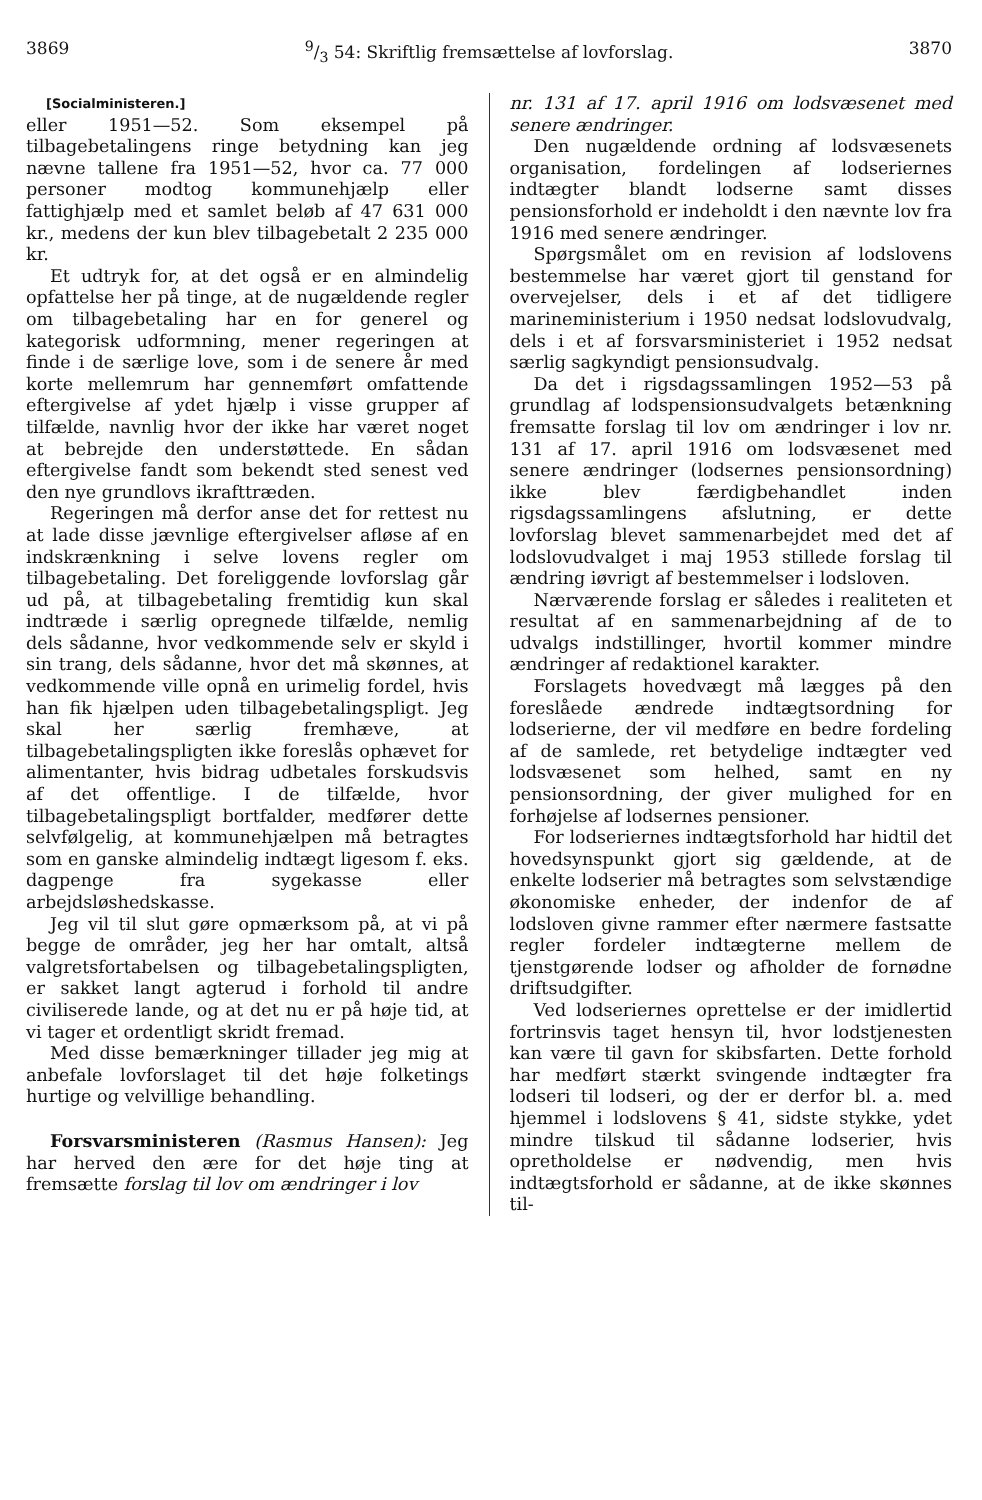38699/3 54: Skriftlig fremsættelse af lovforslag. 3870
[Socialministeren.]
eller 1951—52. Som eksempel på tilbagebetalingens ringe betydning kan jeg nævne tallene fra 1951—52, hvor ca. 77 000 personer modtog kommunehjælp eller fattighjælp med et samlet beløb af 47 631 000 kr., medens der kun blev tilbagebetalt 2 235 000 kr.
Et udtryk for, at det også er en almindelig opfattelse her på tinge, at de nugældende regler om tilbagebetaling har en for generel og kategorisk udformning, mener regeringen at finde i de særlige love, som i de senere år med korte mellemrum har gennemført omfattende eftergivelse af ydet hjælp i visse grupper af tilfælde, navnlig hvor der ikke har været noget at bebrejde den understøttede. En sådan eftergivelse fandt som bekendt sted senest ved den nye grundlovs ikrafttræden.
Regeringen må derfor anse det for rettest nu at lade disse jævnlige eftergivelser afløse af en indskrænkning i selve lovens regler om tilbagebetaling. Det foreliggende lovforslag går ud på, at tilbagebetaling fremtidig kun skal indtræde i særlig opregnede tilfælde, nemlig dels sådanne, hvor vedkommende selv er skyld i sin trang, dels sådanne, hvor det må skønnes, at vedkommende ville opnå en urimelig fordel, hvis han fik hjælpen uden tilbagebetalingspligt. Jeg skal her særlig fremhæve, at tilbagebetalingspligten ikke foreslås ophævet for alimentanter, hvis bidrag udbetales forskudsvis af det offentlige. I de tilfælde, hvor tilbagebetalingspligt bortfalder, medfører dette selvfølgelig, at kommunehjælpen må betragtes som en ganske almindelig indtægt ligesom f. eks. dagpenge fra sygekasse eller arbejdsløshedskasse.
Jeg vil til slut gøre opmærksom på, at vi på begge de områder, jeg her har omtalt, altså valgretsfortabelsen og tilbagebetalingspligten, er sakket langt agterud i forhold til andre civiliserede lande, og at det nu er på høje tid, at vi tager et ordentligt skridt fremad.
Med disse bemærkninger tillader jeg mig at anbefale lovforslaget til det høje folketings hurtige og velvillige behandling.
Forsvarsministeren (Rasmus Hansen): Jeg har herved den ære for det høje ting at fremsætte forslag til lov om ændringer i lov
nr. 131 af 17. april 1916 om lodsvæsenet med senere ændringer.
Den nugældende ordning af lodsvæsenets organisation, fordelingen af lodseriernes indtægter blandt lodserne samt disses pensionsforhold er indeholdt i den nævnte lov fra 1916 med senere ændringer.
Spørgsmålet om en revision af lodslovens bestemmelse har været gjort til genstand for overvejelser, dels i et af det tidligere marineministerium i 1950 nedsat lodslovudvalg, dels i et af forsvarsministeriet i 1952 nedsat særlig sagkyndigt pensionsudvalg.
Da det i rigsdagssamlingen 1952—53 på grundlag af lodspensionsudvalgets betænkning fremsatte forslag til lov om ændringer i lov nr. 131 af 17. april 1916 om lodsvæsenet med senere ændringer (lodsernes pensionsordning) ikke blev færdigbehandlet inden rigsdagssamlingens afslutning, er dette lovforslag blevet sammenarbejdet med det af lodslovudvalget i maj 1953 stillede forslag til ændring iøvrigt af bestemmelser i lodsloven.
Nærværende forslag er således i realiteten et resultat af en sammenarbejdning af de to udvalgs indstillinger, hvortil kommer mindre ændringer af redaktionel karakter.
Forslagets hovedvægt må lægges på den foreslåede ændrede indtægtsordning for lodserierne, der vil medføre en bedre fordeling af de samlede, ret betydelige indtægter ved lodsvæsenet som helhed, samt en ny pensionsordning, der giver mulighed for en forhøjelse af lodsernes pensioner.
For lodseriernes indtægtsforhold har hidtil det hovedsynspunkt gjort sig gældende, at de enkelte lodserier må betragtes som selvstændige økonomiske enheder, der indenfor de af lodsloven givne rammer efter nærmere fastsatte regler fordeler indtægterne mellem de tjenstgørende lodser og afholder de fornødne driftsudgifter.
Ved lodseriernes oprettelse er der imidlertid fortrinsvis taget hensyn til, hvor lodstjenesten kan være til gavn for skibsfarten. Dette forhold har medført stærkt svingende indtægter fra lodseri til lodseri, og der er derfor bl. a. med hjemmel i lodslovens § 41, sidste stykke, ydet mindre tilskud til sådanne lodserier, hvis opretholdelse er nødvendig, men hvis indtægtsforhold er sådanne, at de ikke skønnes til-